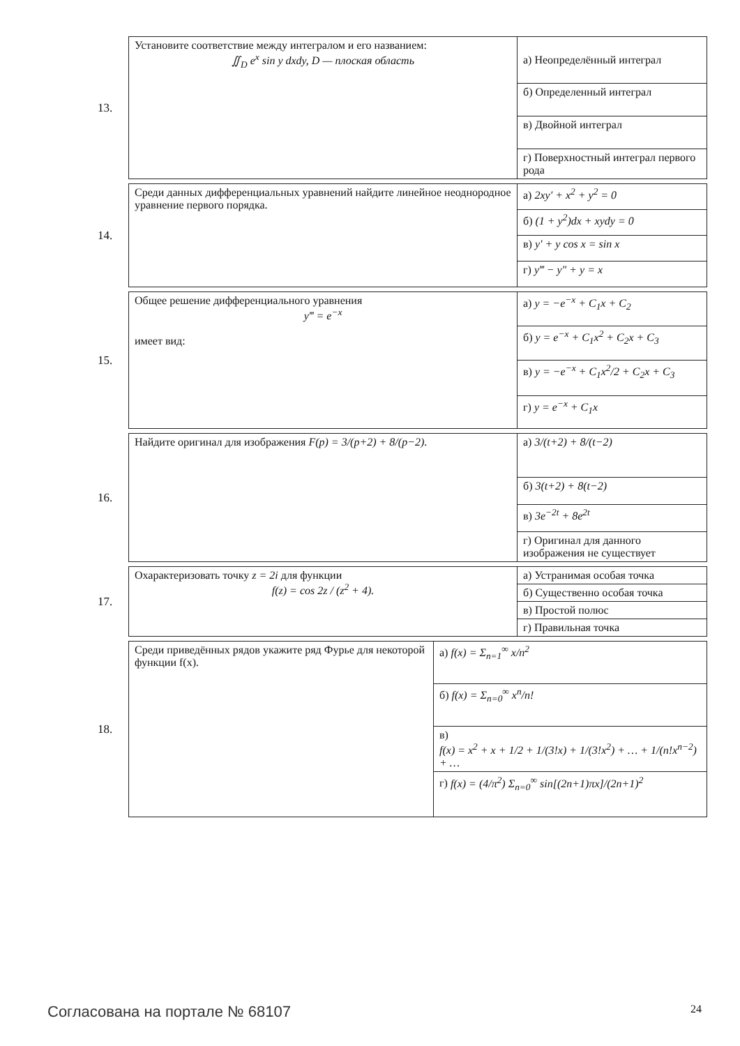13.
| Установите соответствие между интегралом и его названием: ∬<sub>D</sub> e<sup>x</sup> sin y dxdy, D — плоская область | а) Неопределённый интеграл |
| | б) Определенный интеграл |
| | в) Двойной интеграл |
| | г) Поверхностный интеграл первого рода |
14.
| Среди данных дифференциальных уравнений найдите линейное неоднородное уравнение первого порядка. | а) 2xy′ + x<sup>2</sup> + y<sup>2</sup> = 0 |
| | б) (1 + y<sup>2</sup>)dx + xydy = 0 |
| | в) y′ + y cos x = sin x |
| | г) y‴ − y″ + y = x |
15.
| Общее решение дифференциального уравнения y‴ = e<sup>−x</sup> имеет вид: | а) y = −e<sup>−x</sup> + C<sub>1</sub>x + C<sub>2</sub> |
| | б) y = e<sup>−x</sup> + C<sub>1</sub>x<sup>2</sup> + C<sub>2</sub>x + C<sub>3</sub> |
| | в) y = −e<sup>−x</sup> + C<sub>1</sub>x<sup>2</sup>/2 + C<sub>2</sub>x + C<sub>3</sub> |
| | г) y = e<sup>−x</sup> + C<sub>1</sub>x |
16.
| Найдите оригинал для изображения F(p) = 3/(p+2) + 8/(p−2) . | а) 3/(t+2) + 8/(t−2) |
| | б) 3(t+2) + 8(t−2) |
| | в) 3e<sup>−2t</sup> + 8e<sup>2t</sup> |
| | г) Оригинал для данного изображения не существует |
17.
| Охарактеризовать точку z = 2i для функции f(z) = cos 2z / (z<sup>2</sup> + 4). | а) Устранимая особая точка |
| | б) Существенно особая точка |
| | в) Простой полюс |
| | г) Правильная точка |
18.
| Среди приведённых рядов укажите ряд Фурье для некоторой функции f(x). | а) f(x) = Σ<sub>n=1</sub><sup>∞</sup> x/n<sup>2</sup> |
| | б) f(x) = Σ<sub>n=0</sub><sup>∞</sup> x<sup>n</sup>/n! |
| | в) f(x) = x<sup>2</sup> + x + 1/2 + 1/(3!x) + 1/(3!x<sup>2</sup>) + … + 1/(n!x<sup>n−2</sup>) + … |
| | г) f(x) = (4/π<sup>2</sup>) Σ<sub>n=0</sub><sup>∞</sup> sin[(2n+1)πx]/(2n+1)<sup>2</sup> |
Согласована на портале № 68107 24